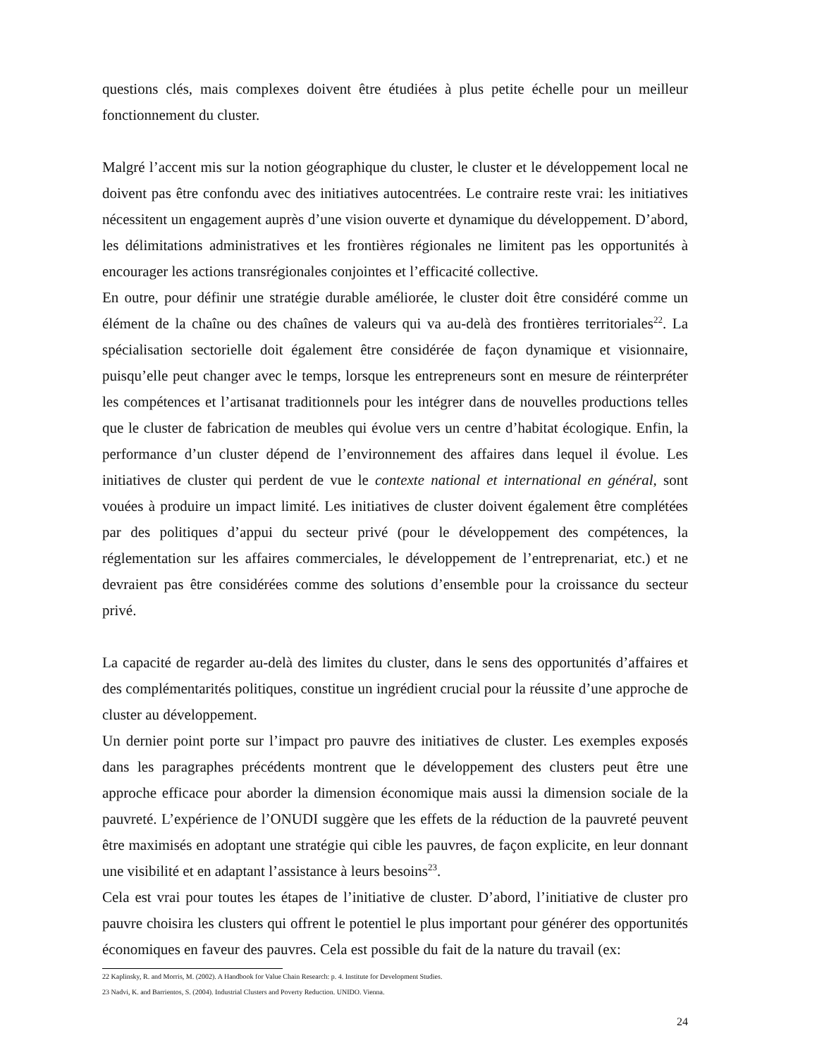questions clés, mais complexes doivent être étudiées à plus petite échelle pour un meilleur fonctionnement du cluster.
Malgré l’accent mis sur la notion géographique du cluster, le cluster et le développement local ne doivent pas être confondu avec des initiatives autocentrées. Le contraire reste vrai: les initiatives nécessitent un engagement auprès d’une vision ouverte et dynamique du développement. D’abord, les délimitations administratives et les frontières régionales ne limitent pas les opportunités à encourager les actions transrégionales conjointes et l’efficacité collective.
En outre, pour définir une stratégie durable améliorée, le cluster doit être considéré comme un élément de la chaîne ou des chaînes de valeurs qui va au-delà des frontières territoriales<sup>22</sup>. La spécialisation sectorielle doit également être considérée de façon dynamique et visionnaire, puisqu’elle peut changer avec le temps, lorsque les entrepreneurs sont en mesure de réinterpréter les compétences et l’artisanat traditionnels pour les intégrer dans de nouvelles productions telles que le cluster de fabrication de meubles qui évolue vers un centre d’habitat écologique. Enfin, la performance d’un cluster dépend de l’environnement des affaires dans lequel il évolue. Les initiatives de cluster qui perdent de vue le contexte national et international en général, sont vouées à produire un impact limité. Les initiatives de cluster doivent également être complétées par des politiques d’appui du secteur privé (pour le développement des compétences, la réglementation sur les affaires commerciales, le développement de l’entreprenariat, etc.) et ne devraient pas être considérées comme des solutions d’ensemble pour la croissance du secteur privé.
La capacité de regarder au-delà des limites du cluster, dans le sens des opportunités d’affaires et des complémentarités politiques, constitue un ingrédient crucial pour la réussite d’une approche de cluster au développement.
Un dernier point porte sur l’impact pro pauvre des initiatives de cluster. Les exemples exposés dans les paragraphes précédents montrent que le développement des clusters peut être une approche efficace pour aborder la dimension économique mais aussi la dimension sociale de la pauvreté. L’expérience de l’ONUDI suggère que les effets de la réduction de la pauvreté peuvent être maximisés en adoptant une stratégie qui cible les pauvres, de façon explicite, en leur donnant une visibilité et en adaptant l’assistance à leurs besoins<sup>23</sup>.
Cela est vrai pour toutes les étapes de l’initiative de cluster. D’abord, l’initiative de cluster pro pauvre choisira les clusters qui offrent le potentiel le plus important pour générer des opportunités économiques en faveur des pauvres. Cela est possible du fait de la nature du travail (ex:
22 Kaplinsky, R. and Morris, M. (2002). A Handbook for Value Chain Research: p. 4. Institute for Development Studies.
23 Nadvi, K. and Barrientos, S. (2004). Industrial Clusters and Poverty Reduction. UNIDO. Vienna.
24